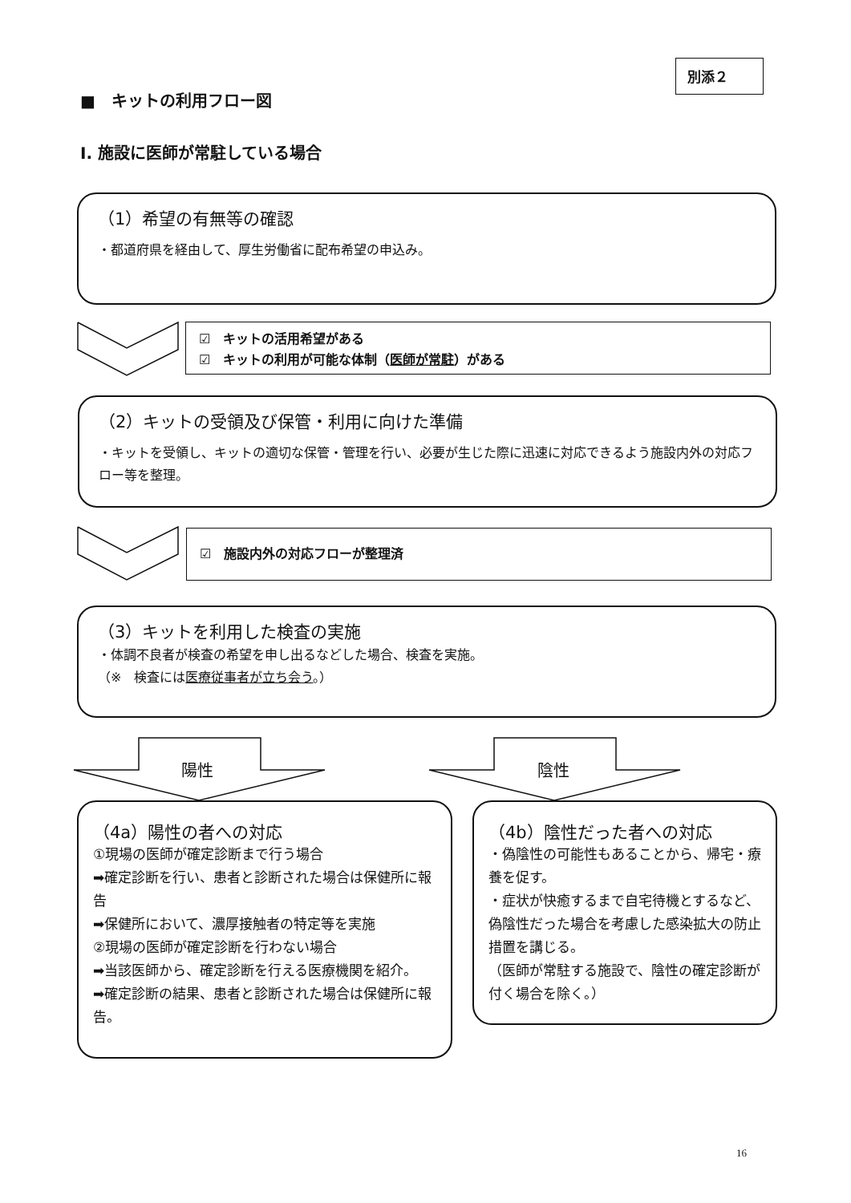別添２
■　キットの利用フロー図
Ⅰ. 施設に医師が常駐している場合
（1）希望の有無等の確認
・都道府県を経由して、厚生労働省に配布希望の申込み。
☑　キットの活用希望がある
☑　キットの利用が可能な体制（医師が常駐）がある
（2）キットの受領及び保管・利用に向けた準備
・キットを受領し、キットの適切な保管・管理を行い、必要が生じた際に迅速に対応できるよう施設内外の対応フロー等を整理。
☑　施設内外の対応フローが整理済
（3）キットを利用した検査の実施
・体調不良者が検査の希望を申し出るなどした場合、検査を実施。
（※　検査には医療従事者が立ち会う。）
陽性 陰性
（4a）陽性の者への対応
①現場の医師が確定診断まで行う場合
➡確定診断を行い、患者と診断された場合は保健所に報告
➡保健所において、濃厚接触者の特定等を実施
②現場の医師が確定診断を行わない場合
➡当該医師から、確定診断を行える医療機関を紹介。
➡確定診断の結果、患者と診断された場合は保健所に報告。
（4b）陰性だった者への対応
・偽陰性の可能性もあることから、帰宅・療養を促す。
・症状が快癒するまで自宅待機とするなど、偽陰性だった場合を考慮した感染拡大の防止措置を講じる。
（医師が常駐する施設で、陰性の確定診断が付く場合を除く。）
16